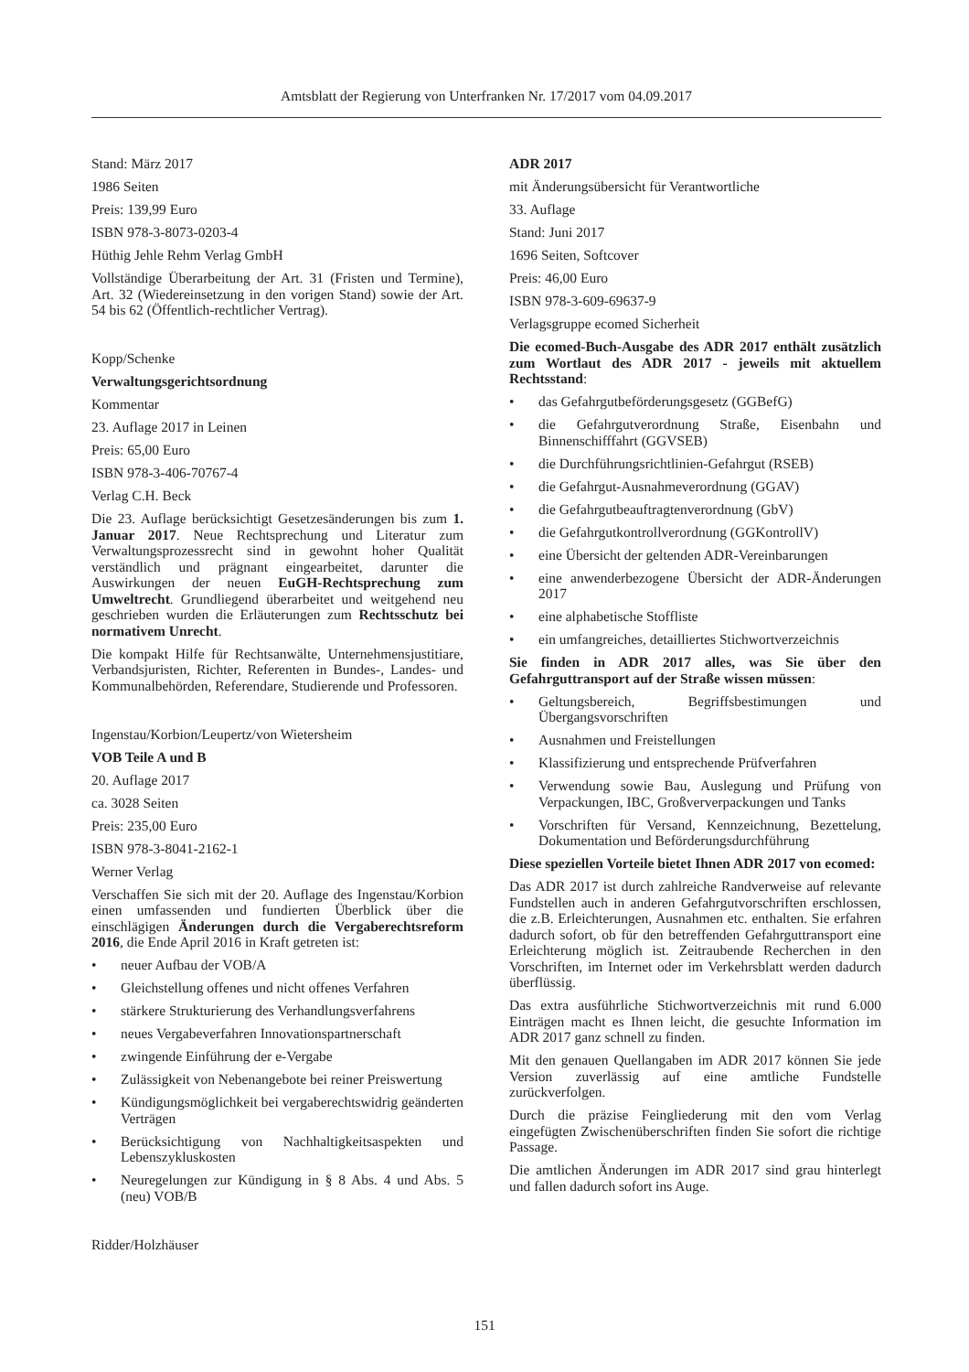Amtsblatt der Regierung von Unterfranken Nr. 17/2017 vom 04.09.2017
Stand: März 2017
1986 Seiten
Preis: 139,99 Euro
ISBN 978-3-8073-0203-4
Hüthig Jehle Rehm Verlag GmbH
Vollständige Überarbeitung der Art. 31 (Fristen und Termine), Art. 32 (Wiedereinsetzung in den vorigen Stand) sowie der Art. 54 bis 62 (Öffentlich-rechtlicher Vertrag).
Kopp/Schenke
Verwaltungsgerichtsordnung
Kommentar
23. Auflage 2017 in Leinen
Preis: 65,00 Euro
ISBN 978-3-406-70767-4
Verlag C.H. Beck
Die 23. Auflage berücksichtigt Gesetzesänderungen bis zum 1. Januar 2017. Neue Rechtsprechung und Literatur zum Verwaltungsprozessrecht sind in gewohnt hoher Qualität verständlich und prägnant eingearbeitet, darunter die Auswirkungen der neuen EuGH-Rechtsprechung zum Umweltrecht. Grundliegend überarbeitet und weitgehend neu geschrieben wurden die Erläuterungen zum Rechtsschutz bei normativem Unrecht.
Die kompakt Hilfe für Rechtsanwälte, Unternehmensjustitiare, Verbandsjuristen, Richter, Referenten in Bundes-, Landes- und Kommunalbehörden, Referendare, Studierende und Professoren.
Ingenstau/Korbion/Leupertz/von Wietersheim
VOB Teile A und B
20. Auflage 2017
ca. 3028 Seiten
Preis: 235,00 Euro
ISBN 978-3-8041-2162-1
Werner Verlag
Verschaffen Sie sich mit der 20. Auflage des Ingenstau/Korbion einen umfassenden und fundierten Überblick über die einschlägigen Änderungen durch die Vergaberechtsreform 2016, die Ende April 2016 in Kraft getreten ist:
• neuer Aufbau der VOB/A
• Gleichstellung offenes und nicht offenes Verfahren
• stärkere Strukturierung des Verhandlungsverfahrens
• neues Vergabeverfahren Innovationspartnerschaft
• zwingende Einführung der e-Vergabe
• Zulässigkeit von Nebenangebote bei reiner Preiswertung
• Kündigungsmöglichkeit bei vergaberechtswidrig geänderten Verträgen
• Berücksichtigung von Nachhaltigkeitsaspekten und Lebenszykluskosten
• Neuregelungen zur Kündigung in § 8 Abs. 4 und Abs. 5 (neu) VOB/B
Ridder/Holzhäuser
ADR 2017
mit Änderungsübersicht für Verantwortliche
33. Auflage
Stand: Juni 2017
1696 Seiten, Softcover
Preis: 46,00 Euro
ISBN 978-3-609-69637-9
Verlagsgruppe ecomed Sicherheit
Die ecomed-Buch-Ausgabe des ADR 2017 enthält zusätzlich zum Wortlaut des ADR 2017 - jeweils mit aktuellem Rechtsstand:
• das Gefahrgutbeförderungsgesetz (GGBefG)
• die Gefahrgutverordnung Straße, Eisenbahn und Binnenschifffahrt (GGVSEB)
• die Durchführungsrichtlinien-Gefahrgut (RSEB)
• die Gefahrgut-Ausnahmeverordnung (GGAV)
• die Gefahrgutbeauftragtenverordnung (GbV)
• die Gefahrgutkontrollverordnung (GGKontrollV)
• eine Übersicht der geltenden ADR-Vereinbarungen
• eine anwenderbezogene Übersicht der ADR-Änderungen 2017
• eine alphabetische Stoffliste
• ein umfangreiches, detailliertes Stichwortverzeichnis
Sie finden in ADR 2017 alles, was Sie über den Gefahrguttransport auf der Straße wissen müssen:
• Geltungsbereich, Begriffsbestimungen und Übergangsvorschriften
• Ausnahmen und Freistellungen
• Klassifizierung und entsprechende Prüfverfahren
• Verwendung sowie Bau, Auslegung und Prüfung von Verpackungen, IBC, Großververpackungen und Tanks
• Vorschriften für Versand, Kennzeichnung, Bezettelung, Dokumentation und Beförderungsdurchführung
Diese speziellen Vorteile bietet Ihnen ADR 2017 von ecomed:
Das ADR 2017 ist durch zahlreiche Randverweise auf relevante Fundstellen auch in anderen Gefahrgutvorschriften erschlossen, die z.B. Erleichterungen, Ausnahmen etc. enthalten. Sie erfahren dadurch sofort, ob für den betreffenden Gefahrguttransport eine Erleichterung möglich ist. Zeitraubende Recherchen in den Vorschriften, im Internet oder im Verkehrsblatt werden dadurch überflüssig.
Das extra ausführliche Stichwortverzeichnis mit rund 6.000 Einträgen macht es Ihnen leicht, die gesuchte Information im ADR 2017 ganz schnell zu finden.
Mit den genauen Quellangaben im ADR 2017 können Sie jede Version zuverlässig auf eine amtliche Fundstelle zurückverfolgen.
Durch die präzise Feingliederung mit den vom Verlag eingefügten Zwischenüberschriften finden Sie sofort die richtige Passage.
Die amtlichen Änderungen im ADR 2017 sind grau hinterlegt und fallen dadurch sofort ins Auge.
151